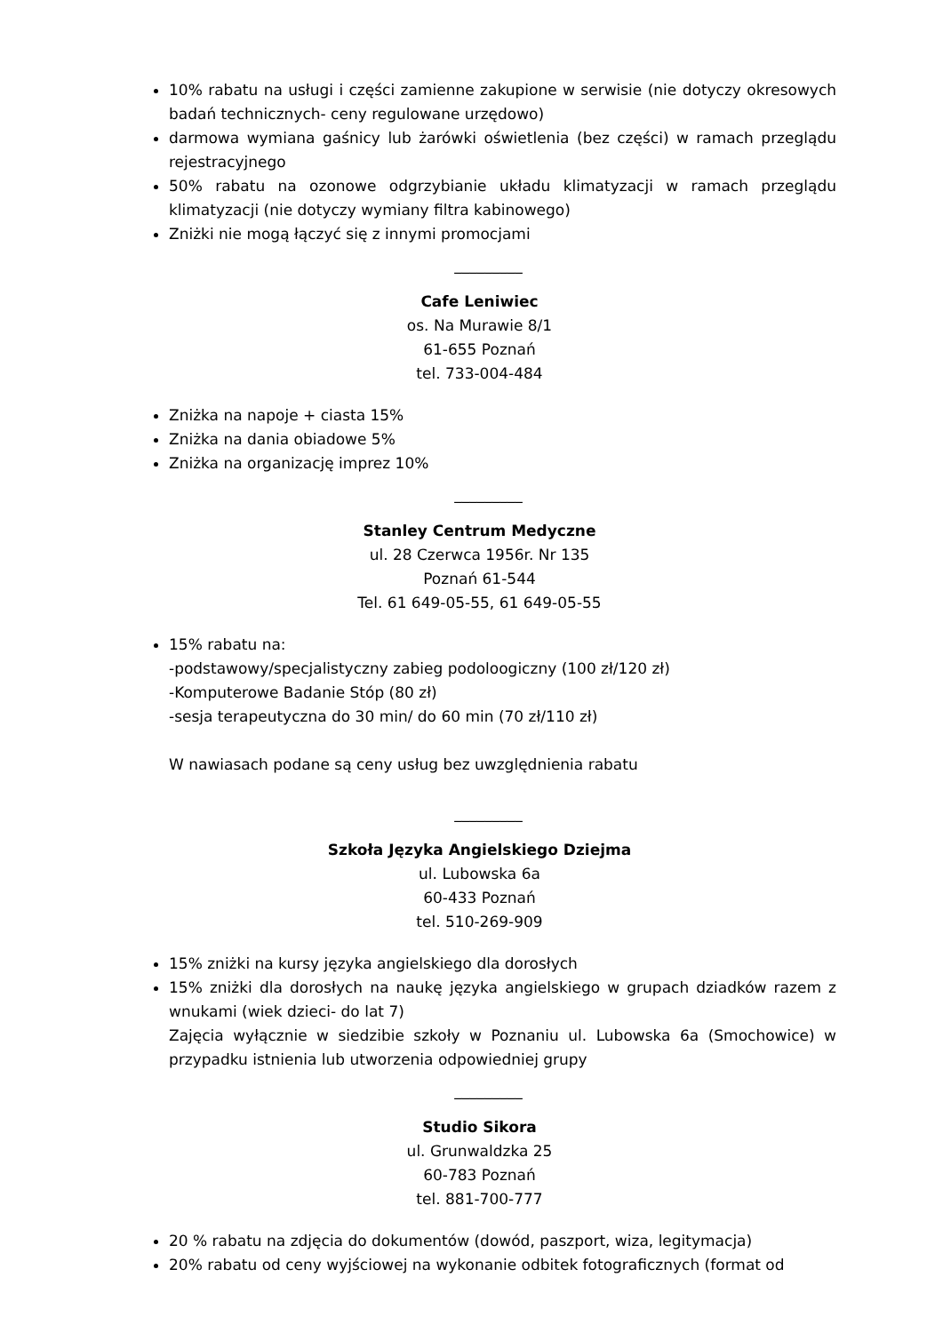10% rabatu na usługi i części zamienne zakupione w serwisie (nie dotyczy okresowych badań technicznych- ceny regulowane urzędowo)
darmowa wymiana gaśnicy lub żarówki oświetlenia (bez części) w ramach przeglądu rejestracyjnego
50% rabatu na ozonowe odgrzybianie układu klimatyzacji w ramach przeglądu klimatyzacji (nie dotyczy wymiany filtra kabinowego)
Zniżki nie mogą łączyć się z innymi promocjami
_________
Cafe Leniwiec
os. Na Murawie 8/1
61-655 Poznań
tel. 733-004-484
Zniżka na napoje + ciasta 15%
Zniżka na dania obiadowe 5%
Zniżka na organizację imprez 10%
_________
Stanley Centrum Medyczne
ul. 28 Czerwca 1956r. Nr 135
Poznań 61-544
Tel. 61 649-05-55, 61 649-05-55
15% rabatu na:
-podstawowy/specjalistyczny zabieg podoloogiczny (100 zł/120 zł)
-Komputerowe Badanie Stóp (80 zł)
-sesja terapeutyczna do 30 min/ do 60 min (70 zł/110 zł)
W nawiasach podane są ceny usług bez uwzględnienia rabatu
_________
Szkoła Języka Angielskiego Dziejma
ul. Lubowska 6a
60-433 Poznań
tel. 510-269-909
15% zniżki na kursy języka angielskiego dla dorosłych
15% zniżki dla dorosłych na naukę języka angielskiego w grupach dziadków razem z wnukami (wiek dzieci- do lat 7)
Zajęcia wyłącznie w siedzibie szkoły w Poznaniu ul. Lubowska 6a (Smochowice) w przypadku istnienia lub utworzenia odpowiedniej grupy
_________
Studio Sikora
ul. Grunwaldzka 25
60-783 Poznań
tel. 881-700-777
20 % rabatu na zdjęcia do dokumentów (dowód, paszport, wiza, legitymacja)
20% rabatu od ceny wyjściowej na wykonanie odbitek fotograficznych (format od